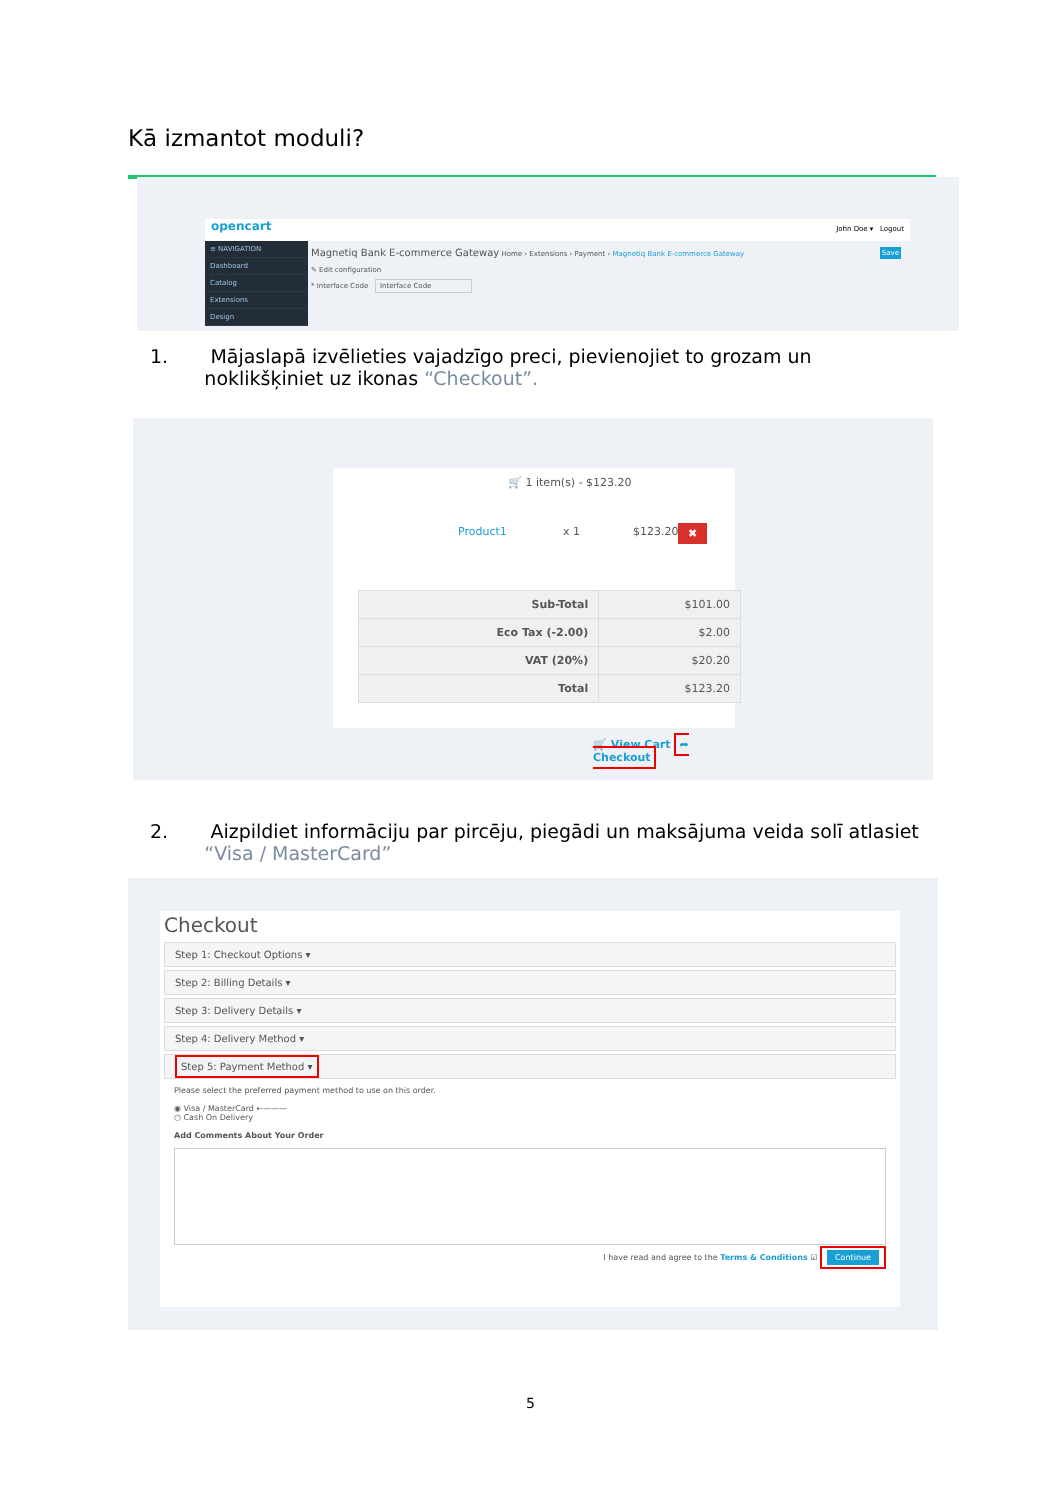Kā izmantot moduli?
opencart John Doe ▾ Logout
≡ NAVIGATION
Dashboard
Catalog
Extensions
Design
Magnetiq Bank E-commerce Gateway Home › Extensions › Payment › Magnetiq Bank E-commerce Gateway Save
✎ Edit configuration
* Interface Code Interface Code
1. Mājaslapā izvēlieties vajadzīgo preci, pievienojiet to grozam un
noklikšķiniet uz ikonas “Checkout”.
🛒 1 item(s) - $123.20
Product1 x 1 $123.20 ✖
| Sub-Total | $101.00 |
| Eco Tax (-2.00) | $2.00 |
| VAT (20%) | $20.20 |
| Total | $123.20 |
🛒 View Cart ➦ Checkout
2. Aizpildiet informāciju par pircēju, piegādi un maksājuma veida solī atlasiet
“Visa / MasterCard”
Checkout
Step 1: Checkout Options ▾
Step 2: Billing Details ▾
Step 3: Delivery Details ▾
Step 4: Delivery Method ▾
Step 5: Payment Method ▾
Please select the preferred payment method to use on this order.
◉ Visa / MasterCard ←———
○ Cash On Delivery
Add Comments About Your Order
I have read and agree to the Terms & Conditions ☑ Continue
5